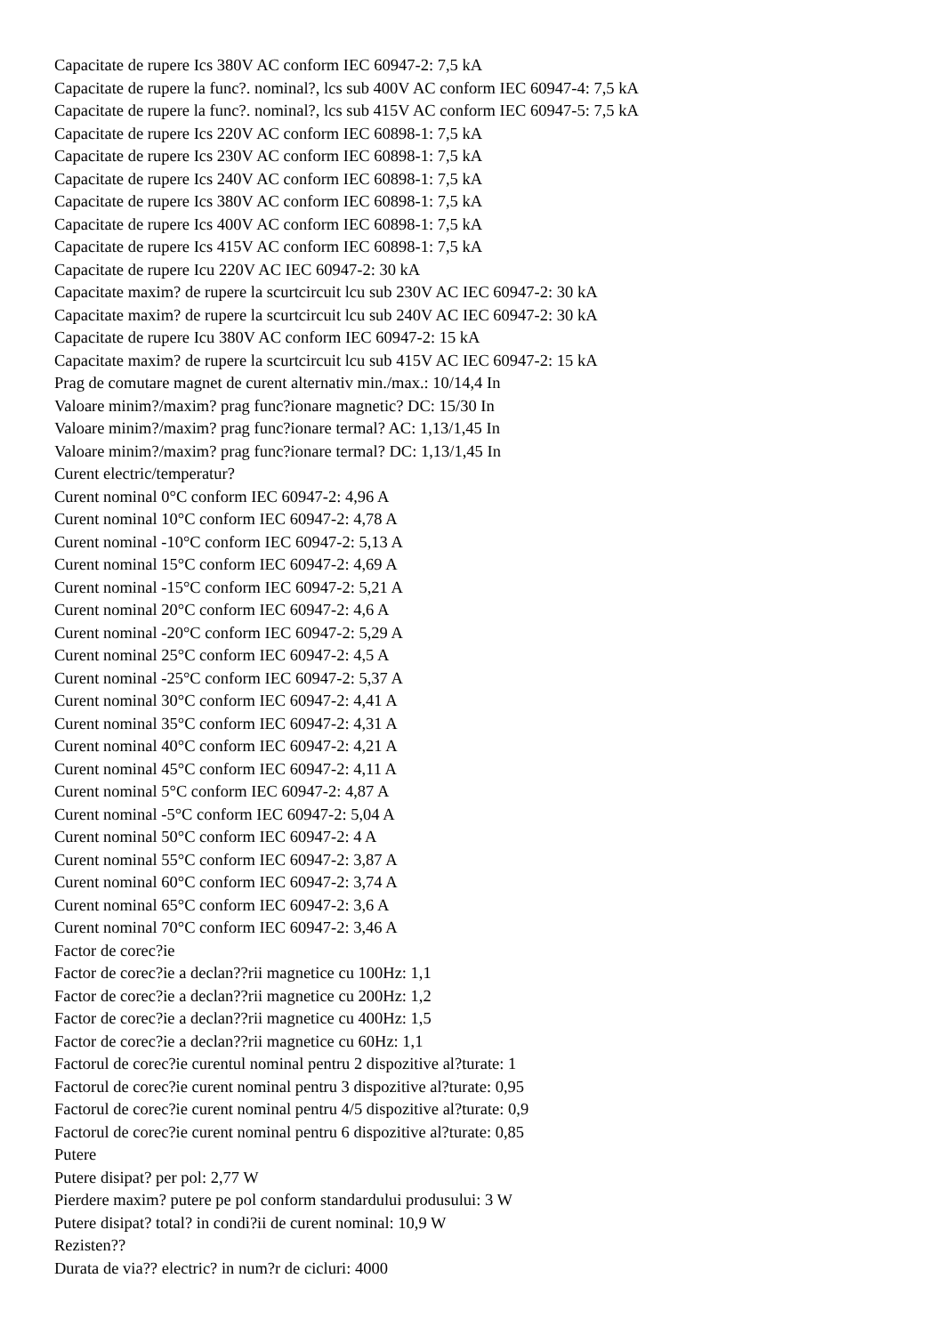Capacitate de rupere Ics 380V AC conform IEC 60947-2: 7,5 kA
Capacitate de rupere la func?. nominal?, lcs sub 400V AC conform IEC 60947-4: 7,5 kA
Capacitate de rupere la func?. nominal?, lcs sub 415V AC conform IEC 60947-5: 7,5 kA
Capacitate de rupere Ics 220V AC conform IEC 60898-1: 7,5 kA
Capacitate de rupere Ics 230V AC conform IEC 60898-1: 7,5 kA
Capacitate de rupere Ics 240V AC conform IEC 60898-1: 7,5 kA
Capacitate de rupere Ics 380V AC conform IEC 60898-1: 7,5 kA
Capacitate de rupere Ics 400V AC conform IEC 60898-1: 7,5 kA
Capacitate de rupere Ics 415V AC conform IEC 60898-1: 7,5 kA
Capacitate de rupere Icu 220V AC IEC 60947-2: 30 kA
Capacitate maxim? de rupere la scurtcircuit lcu sub 230V AC IEC 60947-2: 30 kA
Capacitate maxim? de rupere la scurtcircuit lcu sub 240V AC IEC 60947-2: 30 kA
Capacitate de rupere Icu 380V AC conform IEC 60947-2: 15 kA
Capacitate maxim? de rupere la scurtcircuit lcu sub 415V AC IEC 60947-2: 15 kA
Prag de comutare magnet de curent alternativ min./max.: 10/14,4 In
Valoare minim?/maxim? prag func?ionare magnetic? DC: 15/30 In
Valoare minim?/maxim? prag func?ionare termal? AC: 1,13/1,45 In
Valoare minim?/maxim? prag func?ionare termal? DC: 1,13/1,45 In
Curent electric/temperatur?
Curent nominal 0°C conform IEC 60947-2: 4,96 A
Curent nominal 10°C conform IEC 60947-2: 4,78 A
Curent nominal -10°C conform IEC 60947-2: 5,13 A
Curent nominal 15°C conform IEC 60947-2: 4,69 A
Curent nominal -15°C conform IEC 60947-2: 5,21 A
Curent nominal 20°C conform IEC 60947-2: 4,6 A
Curent nominal -20°C conform IEC 60947-2: 5,29 A
Curent nominal 25°C conform IEC 60947-2: 4,5 A
Curent nominal -25°C conform IEC 60947-2: 5,37 A
Curent nominal 30°C conform IEC 60947-2: 4,41 A
Curent nominal 35°C conform IEC 60947-2: 4,31 A
Curent nominal 40°C conform IEC 60947-2: 4,21 A
Curent nominal 45°C conform IEC 60947-2: 4,11 A
Curent nominal 5°C conform IEC 60947-2: 4,87 A
Curent nominal -5°C conform IEC 60947-2: 5,04 A
Curent nominal 50°C conform IEC 60947-2: 4 A
Curent nominal 55°C conform IEC 60947-2: 3,87 A
Curent nominal 60°C conform IEC 60947-2: 3,74 A
Curent nominal 65°C conform IEC 60947-2: 3,6 A
Curent nominal 70°C conform IEC 60947-2: 3,46 A
Factor de corec?ie
Factor de corec?ie a declan??rii magnetice cu 100Hz: 1,1
Factor de corec?ie a declan??rii magnetice cu 200Hz: 1,2
Factor de corec?ie a declan??rii magnetice cu 400Hz: 1,5
Factor de corec?ie a declan??rii magnetice cu 60Hz: 1,1
Factorul de corec?ie curentul nominal pentru 2 dispozitive al?turate: 1
Factorul de corec?ie curent nominal pentru 3 dispozitive al?turate: 0,95
Factorul de corec?ie curent nominal pentru 4/5 dispozitive al?turate: 0,9
Factorul de corec?ie curent nominal pentru 6 dispozitive al?turate: 0,85
Putere
Putere disipat? per pol: 2,77 W
Pierdere maxim? putere pe pol conform standardului produsului: 3 W
Putere disipat? total? in condi?ii de curent nominal: 10,9 W
Rezisten??
Durata de via?? electric? in num?r de cicluri: 4000